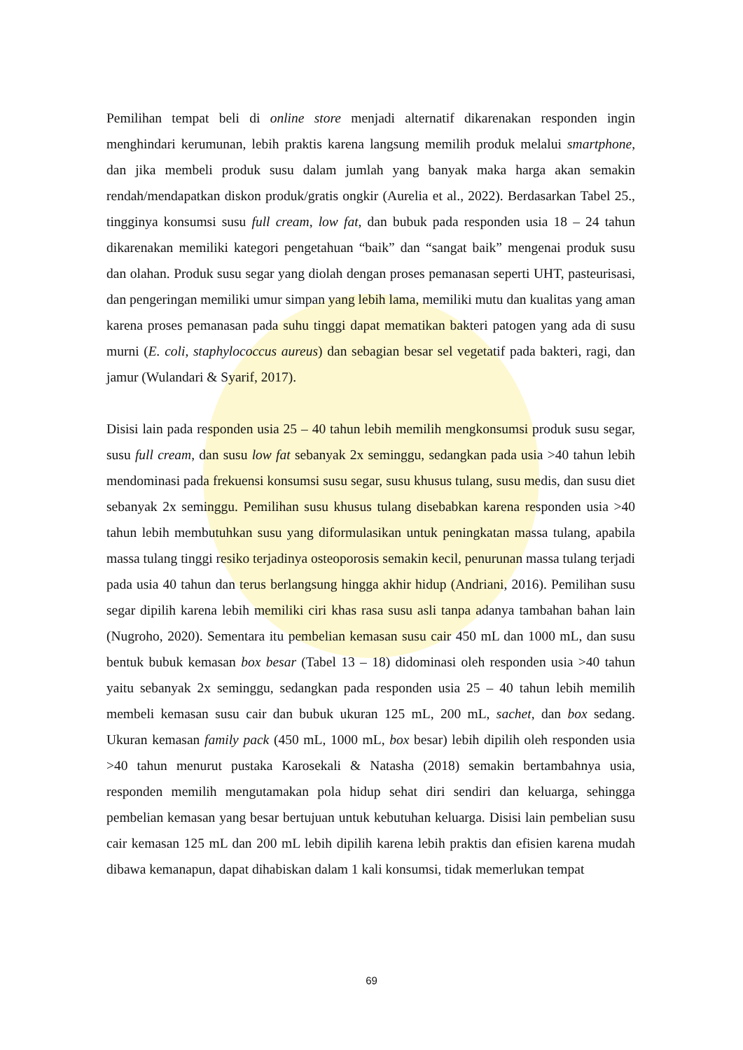Pemilihan tempat beli di online store menjadi alternatif dikarenakan responden ingin menghindari kerumunan, lebih praktis karena langsung memilih produk melalui smartphone, dan jika membeli produk susu dalam jumlah yang banyak maka harga akan semakin rendah/mendapatkan diskon produk/gratis ongkir (Aurelia et al., 2022). Berdasarkan Tabel 25., tingginya konsumsi susu full cream, low fat, dan bubuk pada responden usia 18 – 24 tahun dikarenakan memiliki kategori pengetahuan “baik” dan “sangat baik” mengenai produk susu dan olahan. Produk susu segar yang diolah dengan proses pemanasan seperti UHT, pasteurisasi, dan pengeringan memiliki umur simpan yang lebih lama, memiliki mutu dan kualitas yang aman karena proses pemanasan pada suhu tinggi dapat mematikan bakteri patogen yang ada di susu murni (E. coli, staphylococcus aureus) dan sebagian besar sel vegetatif pada bakteri, ragi, dan jamur (Wulandari & Syarif, 2017).
Disisi lain pada responden usia 25 – 40 tahun lebih memilih mengkonsumsi produk susu segar, susu full cream, dan susu low fat sebanyak 2x seminggu, sedangkan pada usia >40 tahun lebih mendominasi pada frekuensi konsumsi susu segar, susu khusus tulang, susu medis, dan susu diet sebanyak 2x seminggu. Pemilihan susu khusus tulang disebabkan karena responden usia >40 tahun lebih membutuhkan susu yang diformulasikan untuk peningkatan massa tulang, apabila massa tulang tinggi resiko terjadinya osteoporosis semakin kecil, penurunan massa tulang terjadi pada usia 40 tahun dan terus berlangsung hingga akhir hidup (Andriani, 2016). Pemilihan susu segar dipilih karena lebih memiliki ciri khas rasa susu asli tanpa adanya tambahan bahan lain (Nugroho, 2020). Sementara itu pembelian kemasan susu cair 450 mL dan 1000 mL, dan susu bentuk bubuk kemasan box besar (Tabel 13 – 18) didominasi oleh responden usia >40 tahun yaitu sebanyak 2x seminggu, sedangkan pada responden usia 25 – 40 tahun lebih memilih membeli kemasan susu cair dan bubuk ukuran 125 mL, 200 mL, sachet, dan box sedang. Ukuran kemasan family pack (450 mL, 1000 mL, box besar) lebih dipilih oleh responden usia >40 tahun menurut pustaka Karosekali & Natasha (2018) semakin bertambahnya usia, responden memilih mengutamakan pola hidup sehat diri sendiri dan keluarga, sehingga pembelian kemasan yang besar bertujuan untuk kebutuhan keluarga. Disisi lain pembelian susu cair kemasan 125 mL dan 200 mL lebih dipilih karena lebih praktis dan efisien karena mudah dibawa kemanapun, dapat dihabiskan dalam 1 kali konsumsi, tidak memerlukan tempat
69